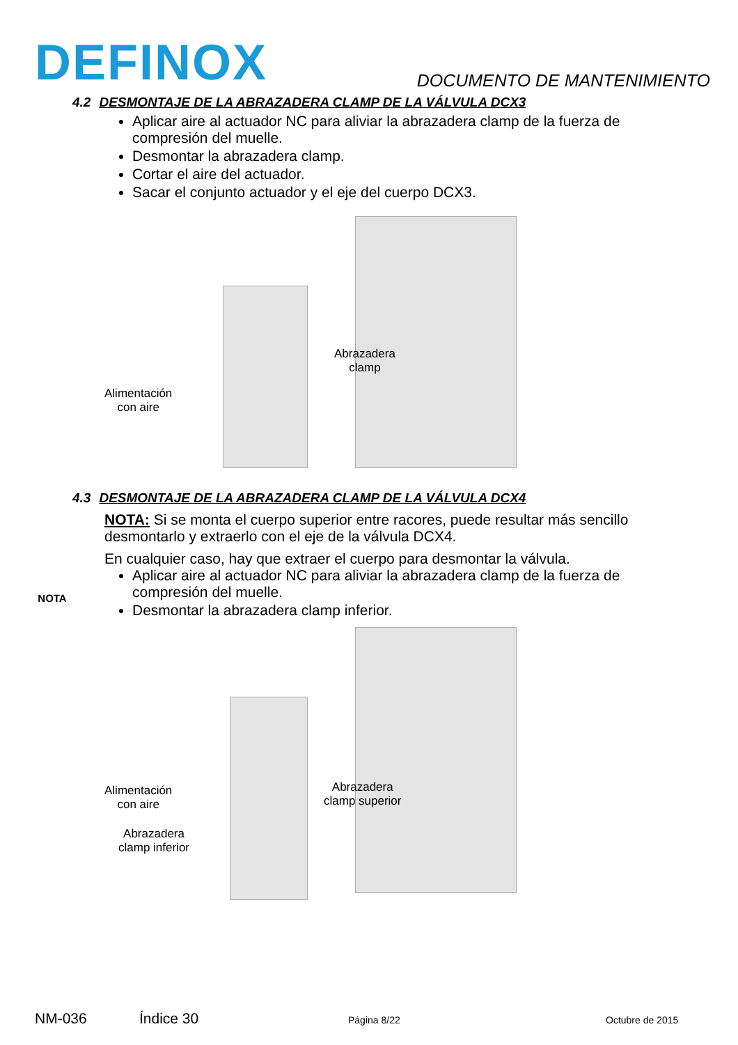DEFINOX
DOCUMENTO DE MANTENIMIENTO
4.2 DESMONTAJE DE LA ABRAZADERA CLAMP DE LA VÁLVULA DCX3
Aplicar aire al actuador NC para aliviar la abrazadera clamp de la fuerza de compresión del muelle.
Desmontar la abrazadera clamp.
Cortar el aire del actuador.
Sacar el conjunto actuador y el eje del cuerpo DCX3.
Alimentación
con aire
Abrazadera
clamp
4.3 DESMONTAJE DE LA ABRAZADERA CLAMP DE LA VÁLVULA DCX4
NOTA
NOTA: Si se monta el cuerpo superior entre racores, puede resultar más sencillo desmontarlo y extraerlo con el eje de la válvula DCX4.
En cualquier caso, hay que extraer el cuerpo para desmontar la válvula.
Aplicar aire al actuador NC para aliviar la abrazadera clamp de la fuerza de compresión del muelle.
Desmontar la abrazadera clamp inferior.
Alimentación
con aire
Abrazadera
clamp superior
Abrazadera
clamp inferior
NM-036 Índice 30 Página 8/22 Octubre de 2015